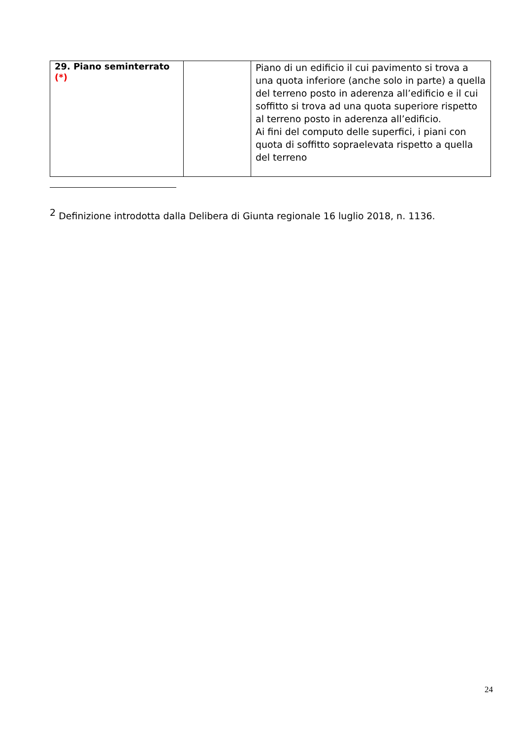| 29. Piano seminterrato (*) | | Piano di un edificio il cui pavimento si trova a una quota inferiore (anche solo in parte) a quella del terreno posto in aderenza all’edificio e il cui soffitto si trova ad una quota superiore rispetto al terreno posto in aderenza all’edificio. Ai fini del computo delle superfici, i piani con quota di soffitto sopraelevata rispetto a quella del terreno |
<sup>2</sup> Definizione introdotta dalla Delibera di Giunta regionale 16 luglio 2018, n. 1136.
24